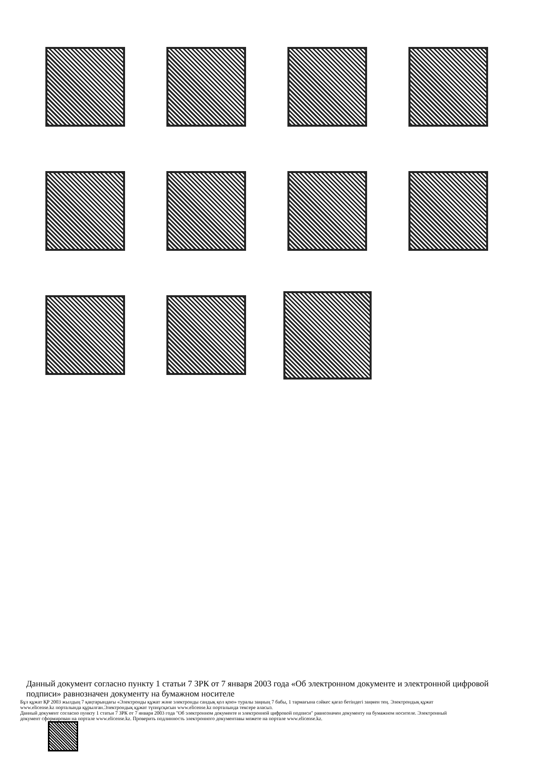Данный документ согласно пункту 1 статьи 7 ЗРК от 7 января 2003 года «Об электронном документе и электронной цифровой подписи» равнозначен документу на бумажном носителе
Бұл құжат ҚР 2003 жылдың 7 қаңтарындағы «Электронды құжат және электронды сандық қол қою» туралы заңның 7 бабы, 1 тармағына сәйкес қағаз бетіндегі заңмен тең. Электрондық құжат www.elicense.kz порталында құрылған.Электрондық құжат түпнұсқасын www.elicense.kz порталында тексере аласыз.
Данный документ согласно пункту 1 статьи 7 ЗРК от 7 января 2003 года "Об электронном документе и электронной цифровой подписи" равнозначен документу на бумажном носителе. Электронный документ сформирован на портале www.elicense.kz. Проверить подлинность электронного документавы можете на портале www.elicense.kz.